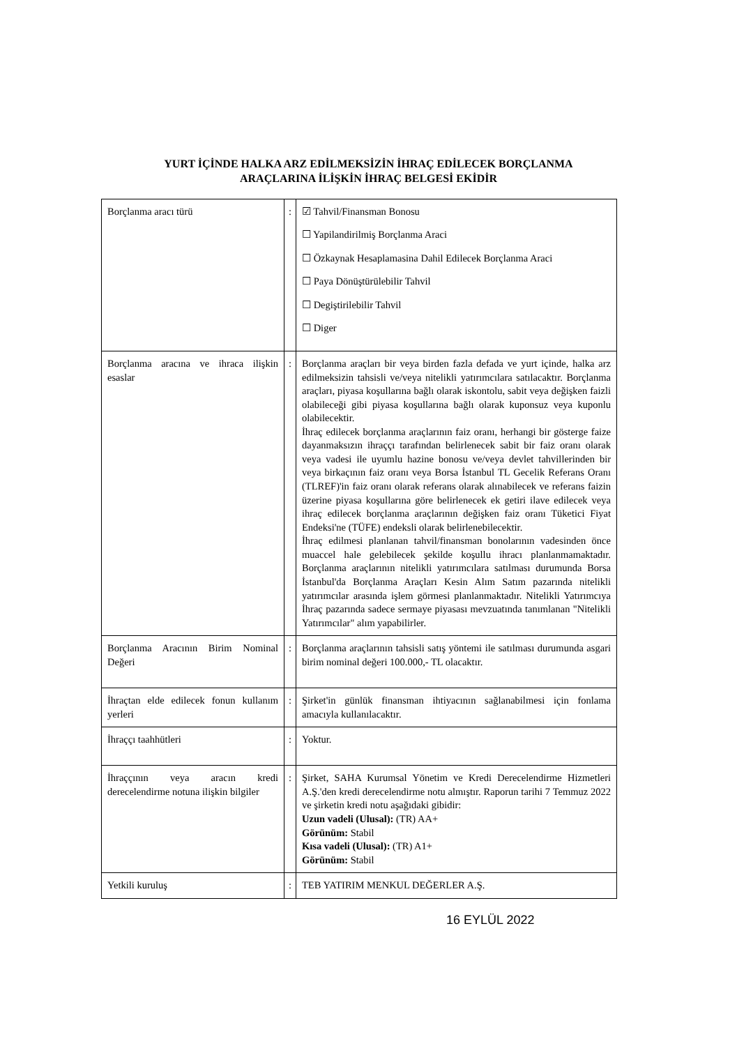YURT İÇİNDE HALKA ARZ EDİLMEKSİZİN İHRAÇ EDİLECEK BORÇLANMA
ARAÇLARINA İLİŞKİN İHRAÇ BELGESİ EKİDİR
| Borçlanma aracı türü | : | ☑ Tahvil/Finansman Bonosu ☐ Yapilandirilmiş Borçlanma Araci ☐ Özkaynak Hesaplamasina Dahil Edilecek Borçlanma Araci ☐ Paya Dönüştürülebilir Tahvil ☐ Degiştirilebilir Tahvil ☐ Diger |
| Borçlanma aracına ve ihraca ilişkin esaslar | : | Borçlanma araçları bir veya birden fazla defada ve yurt içinde, halka arz edilmeksizin tahsisli ve/veya nitelikli yatırımcılara satılacaktır. Borçlanma araçları, piyasa koşullarına bağlı olarak iskontolu, sabit veya değişken faizli olabileceği gibi piyasa koşullarına bağlı olarak kuponsuz veya kuponlu olabilecektir. İhraç edilecek borçlanma araçlarının faiz oranı, herhangi bir gösterge faize dayanmaksızın ihraççı tarafından belirlenecek sabit bir faiz oranı olarak veya vadesi ile uyumlu hazine bonosu ve/veya devlet tahvillerinden bir veya birkaçının faiz oranı veya Borsa İstanbul TL Gecelik Referans Oranı (TLREF)'in faiz oranı olarak referans olarak alınabilecek ve referans faizin üzerine piyasa koşullarına göre belirlenecek ek getiri ilave edilecek veya ihraç edilecek borçlanma araçlarının değişken faiz oranı Tüketici Fiyat Endeksi'ne (TÜFE) endeksli olarak belirlenebilecektir. İhraç edilmesi planlanan tahvil/finansman bonolarının vadesinden önce muaccel hale gelebilecek şekilde koşullu ihracı planlanmamaktadır. Borçlanma araçlarının nitelikli yatırımcılara satılması durumunda Borsa İstanbul'da Borçlanma Araçları Kesin Alım Satım pazarında nitelikli yatırımcılar arasında işlem görmesi planlanmaktadır. Nitelikli Yatırımcıya İhraç pazarında sadece sermaye piyasası mevzuatında tanımlanan "Nitelikli Yatırımcılar" alım yapabilirler. |
| Borçlanma Aracının Birim Nominal Değeri | : | Borçlanma araçlarının tahsisli satış yöntemi ile satılması durumunda asgari birim nominal değeri 100.000,- TL olacaktır. |
| İhraçtan elde edilecek fonun kullanım yerleri | : | Şirket'in günlük finansman ihtiyacının sağlanabilmesi için fonlama amacıyla kullanılacaktır. |
| İhraççı taahhütleri | : | Yoktur. |
| İhraççının veya aracın kredi derecelendirme notuna ilişkin bilgiler | : | Şirket, SAHA Kurumsal Yönetim ve Kredi Derecelendirme Hizmetleri A.Ş.'den kredi derecelendirme notu almıştır. Raporun tarihi 7 Temmuz 2022 ve şirketin kredi notu aşağıdaki gibidir: Uzun vadeli (Ulusal): (TR) AA+ Görünüm: Stabil Kısa vadeli (Ulusal): (TR) A1+ Görünüm: Stabil |
| Yetkili kuruluş | : | TEB YATIRIM MENKUL DEĞERLER A.Ş. |
16 EYLÜL 2022